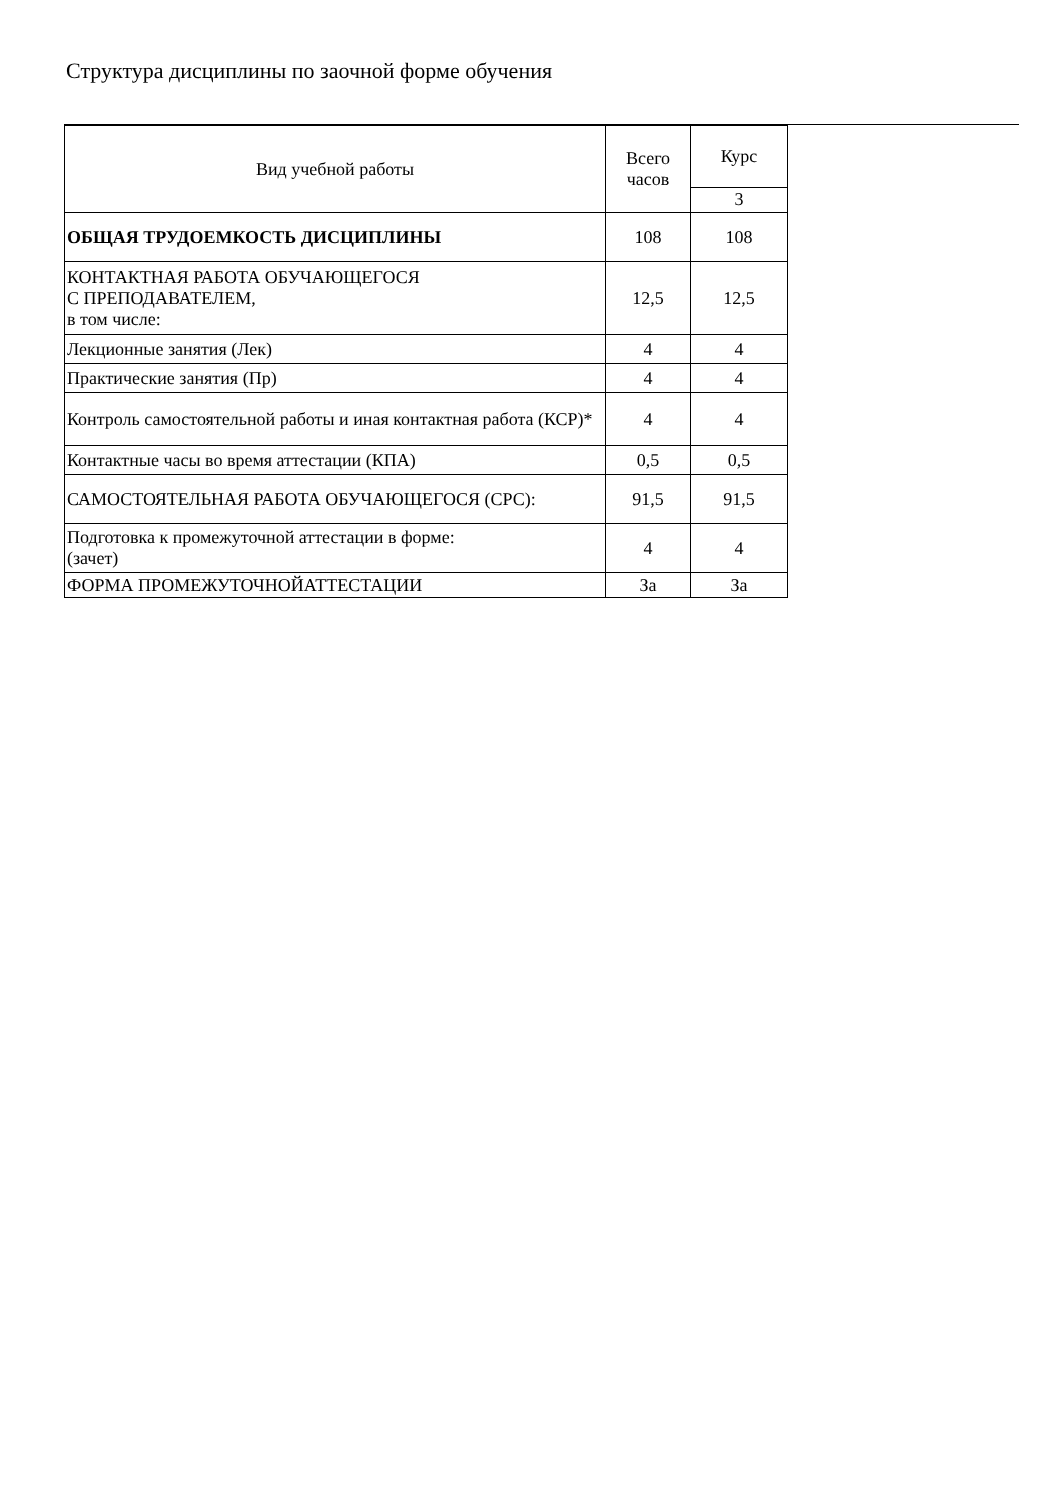Структура дисциплины по заочной форме обучения
| Вид учебной работы | Всего часов | Курс |
| --- | --- | --- |
| | | 3 |
| ОБЩАЯ ТРУДОЕМКОСТЬ ДИСЦИПЛИНЫ | 108 | 108 |
| КОНТАКТНАЯ РАБОТА ОБУЧАЮЩЕГОСЯ С ПРЕПОДАВАТЕЛЕМ, в том числе: | 12,5 | 12,5 |
| Лекционные занятия (Лек) | 4 | 4 |
| Практические занятия (Пр) | 4 | 4 |
| Контроль самостоятельной работы и иная контактная работа (КСР)* | 4 | 4 |
| Контактные часы во время аттестации (КПА) | 0,5 | 0,5 |
| САМОСТОЯТЕЛЬНАЯ РАБОТА ОБУЧАЮЩЕГОСЯ (СРС): | 91,5 | 91,5 |
| Подготовка к промежуточной аттестации в форме: (зачет) | 4 | 4 |
| ФОРМА ПРОМЕЖУТОЧНОЙАТТЕСТАЦИИ | За | За |